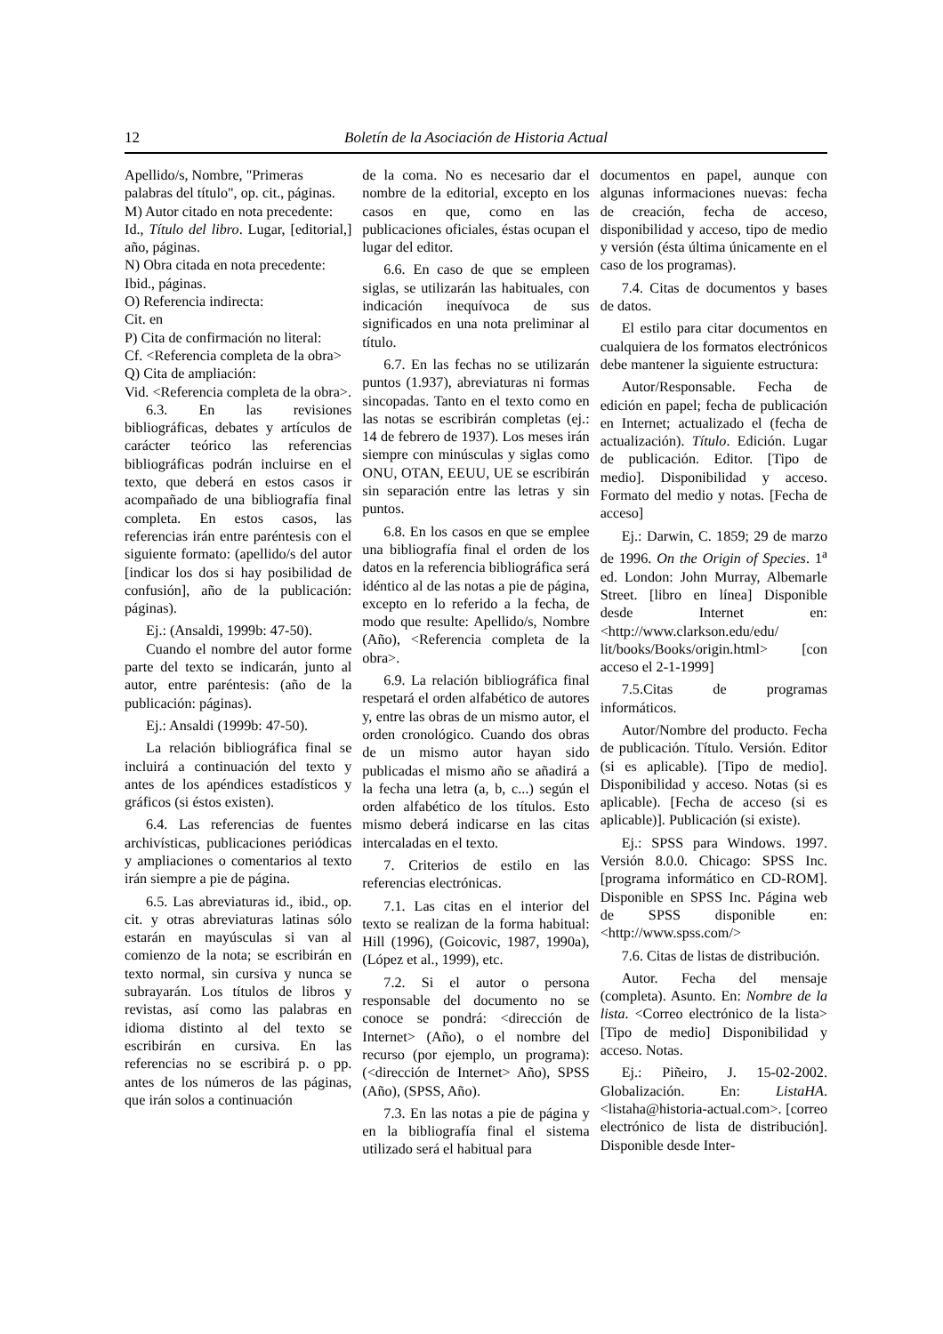12 Boletín de la Asociación de Historia Actual
Apellido/s, Nombre, "Primeras palabras del título", op. cit., páginas.
M) Autor citado en nota precedente:
Id., Título del libro. Lugar, [editorial,] año, páginas.
N) Obra citada en nota precedente:
Ibid., páginas.
O) Referencia indirecta:
Cit. en
P) Cita de confirmación no literal:
Cf. <Referencia completa de la obra>
Q) Cita de ampliación:
Vid. <Referencia completa de la obra>.
6.3. En las revisiones bibliográficas, debates y artículos de carácter teórico las referencias bibliográficas podrán incluirse en el texto, que deberá en estos casos ir acompañado de una bibliografía final completa. En estos casos, las referencias irán entre paréntesis con el siguiente formato: (apellido/s del autor [indicar los dos si hay posibilidad de confusión], año de la publicación: páginas).
Ej.: (Ansaldi, 1999b: 47-50).
Cuando el nombre del autor forme parte del texto se indicarán, junto al autor, entre paréntesis: (año de la publicación: páginas).
Ej.: Ansaldi (1999b: 47-50).
La relación bibliográfica final se incluirá a continuación del texto y antes de los apéndices estadísticos y gráficos (si éstos existen).
6.4. Las referencias de fuentes archivísticas, publicaciones periódicas y ampliaciones o comentarios al texto irán siempre a pie de página.
6.5. Las abreviaturas id., ibid., op. cit. y otras abreviaturas latinas sólo estarán en mayúsculas si van al comienzo de la nota; se escribirán en texto normal, sin cursiva y nunca se subrayarán. Los títulos de libros y revistas, así como las palabras en idioma distinto al del texto se escribirán en cursiva. En las referencias no se escribirá p. o pp. antes de los números de las páginas, que irán solos a continuación
de la coma. No es necesario dar el nombre de la editorial, excepto en los casos en que, como en las publicaciones oficiales, éstas ocupan el lugar del editor.
6.6. En caso de que se empleen siglas, se utilizarán las habituales, con indicación inequívoca de sus significados en una nota preliminar al título.
6.7. En las fechas no se utilizarán puntos (1.937), abreviaturas ni formas sincopadas. Tanto en el texto como en las notas se escribirán completas (ej.: 14 de febrero de 1937). Los meses irán siempre con minúsculas y siglas como ONU, OTAN, EEUU, UE se escribirán sin separación entre las letras y sin puntos.
6.8. En los casos en que se emplee una bibliografía final el orden de los datos en la referencia bibliográfica será idéntico al de las notas a pie de página, excepto en lo referido a la fecha, de modo que resulte: Apellido/s, Nombre (Año), <Referencia completa de la obra>.
6.9. La relación bibliográfica final respetará el orden alfabético de autores y, entre las obras de un mismo autor, el orden cronológico. Cuando dos obras de un mismo autor hayan sido publicadas el mismo año se añadirá a la fecha una letra (a, b, c...) según el orden alfabético de los títulos. Esto mismo deberá indicarse en las citas intercaladas en el texto.
7. Criterios de estilo en las referencias electrónicas.
7.1. Las citas en el interior del texto se realizan de la forma habitual: Hill (1996), (Goicovic, 1987, 1990a), (López et al., 1999), etc.
7.2. Si el autor o persona responsable del documento no se conoce se pondrá: <dirección de Internet> (Año), o el nombre del recurso (por ejemplo, un programa): (<dirección de Internet> Año), SPSS (Año), (SPSS, Año).
7.3. En las notas a pie de página y en la bibliografía final el sistema utilizado será el habitual para
documentos en papel, aunque con algunas informaciones nuevas: fecha de creación, fecha de acceso, disponibilidad y acceso, tipo de medio y versión (ésta última únicamente en el caso de los programas).
7.4. Citas de documentos y bases de datos.
El estilo para citar documentos en cualquiera de los formatos electrónicos debe mantener la siguiente estructura:
Autor/Responsable. Fecha de edición en papel; fecha de publicación en Internet; actualizado el (fecha de actualización). Título. Edición. Lugar de publicación. Editor. [Tipo de medio]. Disponibilidad y acceso. Formato del medio y notas. [Fecha de acceso]
Ej.: Darwin, C. 1859; 29 de marzo de 1996. On the Origin of Species. 1<sup>a</sup> ed. London: John Murray, Albemarle Street. [libro en línea] Disponible desde Internet en: <http://www.clarkson.edu/edu/ lit/books/Books/origin.html> [con acceso el 2-1-1999]
7.5.Citas de programas informáticos.
Autor/Nombre del producto. Fecha de publicación. Título. Versión. Editor (si es aplicable). [Tipo de medio]. Disponibilidad y acceso. Notas (si es aplicable). [Fecha de acceso (si es aplicable)]. Publicación (si existe).
Ej.: SPSS para Windows. 1997. Versión 8.0.0. Chicago: SPSS Inc. [programa informático en CD-ROM]. Disponible en SPSS Inc. Página web de SPSS disponible en: <http://www.spss.com/>
7.6. Citas de listas de distribución.
Autor. Fecha del mensaje (completa). Asunto. En: Nombre de la lista. <Correo electrónico de la lista> [Tipo de medio] Disponibilidad y acceso. Notas.
Ej.: Piñeiro, J. 15-02-2002. Globalización. En: ListaHA. <listaha@historia-actual.com>. [correo electrónico de lista de distribución]. Disponible desde Inter-